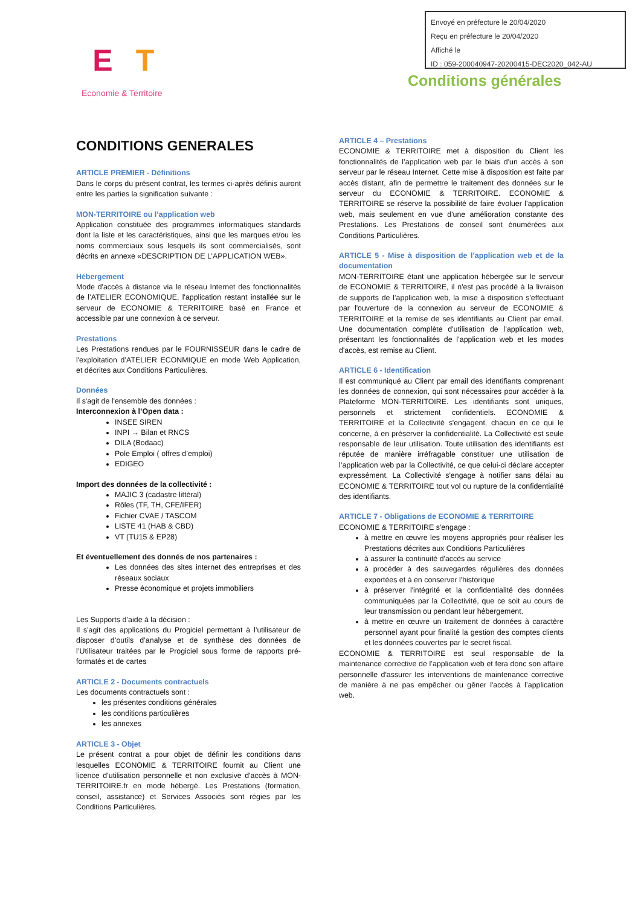E T
Economie & Territoire
Envoyé en préfecture le 20/04/2020
Reçu en préfecture le 20/04/2020
Affiché le
ID : 059-200040947-20200415-DEC2020_042-AU
Conditions générales
CONDITIONS GENERALES
ARTICLE PREMIER - Définitions
Dans le corps du présent contrat, les termes ci-après définis auront entre les parties la signification suivante :
MON-TERRITOIRE ou l’application web
Application constituée des programmes informatiques standards dont la liste et les caractéristiques, ainsi que les marques et/ou les noms commerciaux sous lesquels ils sont commercialisés, sont décrits en annexe «DESCRIPTION DE L’APPLICATION WEB».
Hébergement
Mode d'accès à distance via le réseau Internet des fonctionnalités de l’ATELIER ECONOMIQUE, l'application restant installée sur le serveur de ECONOMIE & TERRITOIRE basé en France et accessible par une connexion à ce serveur.
Prestations
Les Prestations rendues par le FOURNISSEUR dans le cadre de l'exploitation d’ATELIER ECONMIQUE en mode Web Application, et décrites aux Conditions Particulières.
Données
Il s'agit de l'ensemble des données :
Interconnexion à l’Open data :
INSEE SIREN
INPI → Bilan et RNCS
DILA (Bodaac)
Pole Emploi ( offres d’emploi)
EDIGEO
Import des données de la collectivité :
MAJIC 3 (cadastre littéral)
Rôles (TF, TH, CFE/IFER)
Fichier CVAE / TASCOM
LISTE 41 (HAB & CBD)
VT (TU15 & EP28)
Et éventuellement des donnés de nos partenaires :
Les données des sites internet des entreprises et des réseaux sociaux
Presse économique et projets immobiliers
Les Supports d’aide à la décision :
Il s'agit des applications du Progiciel permettant à l’utilisateur de disposer d’outils d’analyse et de synthèse des données de l’Utilisateur traitées par le Progiciel sous forme de rapports pré-formatés et de cartes
ARTICLE 2 - Documents contractuels
Les documents contractuels sont :
les présentes conditions générales
les conditions particulières
les annexes
ARTICLE 3 - Objet
Le présent contrat a pour objet de définir les conditions dans lesquelles ECONOMIE & TERRITOIRE fournit au Client une licence d’utilisation personnelle et non exclusive d'accès à MON-TERRITOIRE.fr en mode hébergé. Les Prestations (formation, conseil, assistance) et Services Associés sont régies par les Conditions Particulières.
ARTICLE 4 – Prestations
ECONOMIE & TERRITOIRE met à disposition du Client les fonctionnalités de l’application web par le biais d'un accès à son serveur par le réseau Internet. Cette mise à disposition est faite par accès distant, afin de permettre le traitement des données sur le serveur du ECONOMIE & TERRITOIRE. ECONOMIE & TERRITOIRE se réserve la possibilité de faire évoluer l’application web, mais seulement en vue d'une amélioration constante des Prestations. Les Prestations de conseil sont énumérées aux Conditions Particulières.
ARTICLE 5 - Mise à disposition de l’application web et de la documentation
MON-TERRITOIRE étant une application hébergée sur le serveur de ECONOMIE & TERRITOIRE, il n'est pas procédé à la livraison de supports de l’application web, la mise à disposition s'effectuant par l'ouverture de la connexion au serveur de ECONOMIE & TERRITOIRE et la remise de ses identifiants au Client par email. Une documentation complète d'utilisation de l’application web, présentant les fonctionnalités de l’application web et les modes d'accès, est remise au Client.
ARTICLE 6 - Identification
Il est communiqué au Client par email des identifiants comprenant les données de connexion, qui sont nécessaires pour accéder à la Plateforme MON-TERRITOIRE. Les identifiants sont uniques, personnels et strictement confidentiels. ECONOMIE & TERRITOIRE et la Collectivité s'engagent, chacun en ce qui le concerne, à en préserver la confidentialité. La Collectivité est seule responsable de leur utilisation. Toute utilisation des identifiants est réputée de manière irréfragable constituer une utilisation de l’application web par la Collectivité, ce que celui-ci déclare accepter expressément. La Collectivité s'engage à notifier sans délai au ECONOMIE & TERRITOIRE tout vol ou rupture de la confidentialité des identifiants.
ARTICLE 7 - Obligations de ECONOMIE & TERRITOIRE
ECONOMIE & TERRITOIRE s'engage :
à mettre en œuvre les moyens appropriés pour réaliser les Prestations décrites aux Conditions Particulières
à assurer la continuité d'accès au service
à procéder à des sauvegardes régulières des données exportées et à en conserver l'historique
à préserver l'intégrité et la confidentialité des données communiquées par la Collectivité, que ce soit au cours de leur transmission ou pendant leur hébergement.
à mettre en œuvre un traitement de données à caractère personnel ayant pour finalité la gestion des comptes clients et les données couvertes par le secret fiscal.
ECONOMIE & TERRITOIRE est seul responsable de la maintenance corrective de l’application web et fera donc son affaire personnelle d'assurer les interventions de maintenance corrective de manière à ne pas empêcher ou gêner l'accès à l’application web.